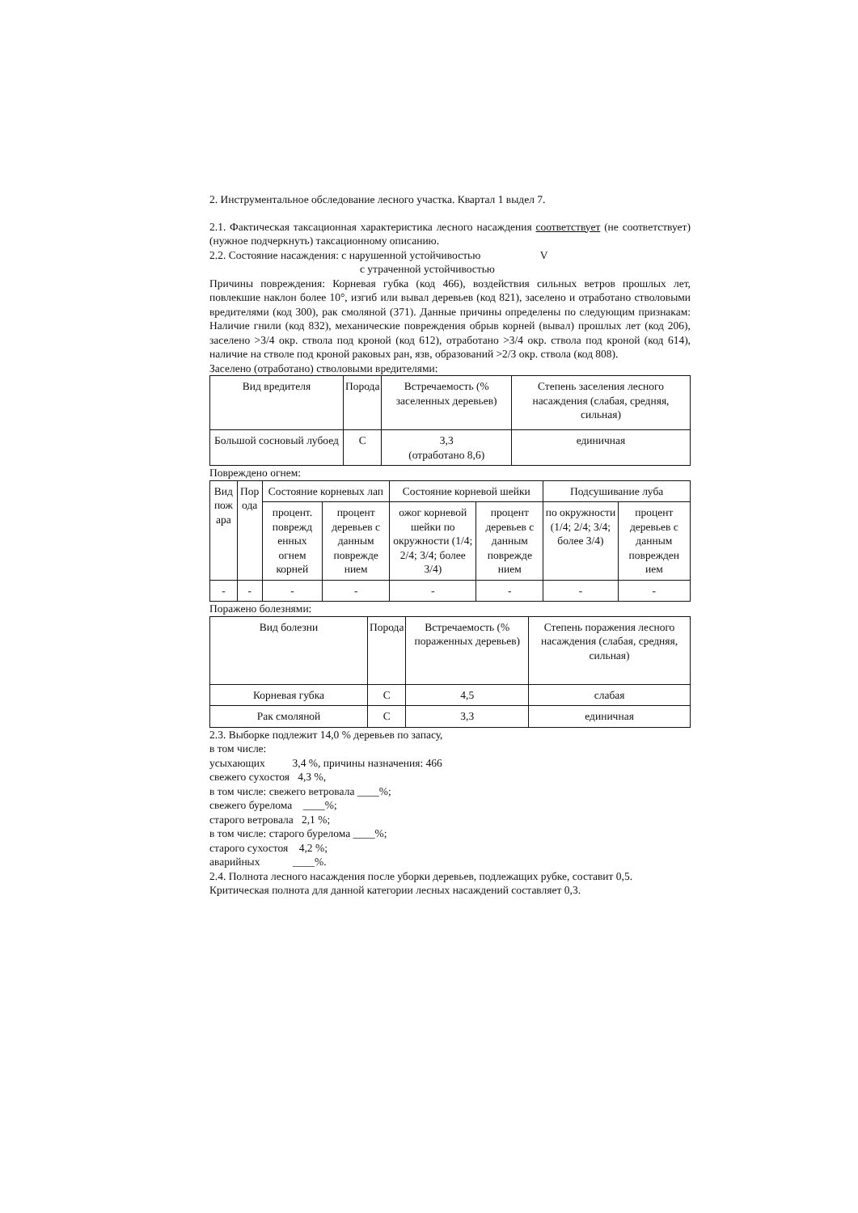2. Инструментальное обследование лесного участка. Квартал 1 выдел 7.
2.1. Фактическая таксационная характеристика лесного насаждения соответствует (не соответствует) (нужное подчеркнуть) таксационному описанию.
2.2. Состояние насаждения: с нарушенной устойчивостью V
с утраченной устойчивостью
Причины повреждения: Корневая губка (код 466), воздействия сильных ветров прошлых лет, повлекшие наклон более 10°, изгиб или вывал деревьев (код 821), заселено и отработано стволовыми вредителями (код 300), рак смоляной (371). Данные причины определены по следующим признакам: Наличие гнили (код 832), механические повреждения обрыв корней (вывал) прошлых лет (код 206), заселено >3/4 окр. ствола под кроной (код 612), отработано >3/4 окр. ствола под кроной (код 614), наличие на стволе под кроной раковых ран, язв, образований >2/3 окр. ствола (код 808).
Заселено (отработано) стволовыми вредителями:
| Вид вредителя | Порода | Встречаемость (% заселенных деревьев) | Степень заселения лесного насаждения (слабая, средняя, сильная) |
| Большой сосновый лубоед | С | 3,3 (отработано 8,6) | единичная |
Повреждено огнем:
| Вид пож ара | Пор ода | Состояние корневых лап | | Состояние корневой шейки | | Подсушивание луба | |
| | | процент. поврежд енных огнем корней | процент деревьев с данным поврежде нием | ожог корневой шейки по окружности (1/4; 2/4; 3/4; более 3/4) | процент деревьев с данным поврежде нием | по окружности (1/4; 2/4; 3/4; более 3/4) | процент деревьев с данным поврежден ием |
| - | - | - | - | - | - | - | - |
Поражено болезнями:
| Вид болезни | Порода | Встречаемость (% пораженных деревьев) | Степень поражения лесного насаждения (слабая, средняя, сильная) |
| Корневая губка | С | 4,5 | слабая |
| Рак смоляной | С | 3,3 | единичная |
2.3. Выборке подлежит 14,0 % деревьев по запасу,
в том числе:
усыхающих 3,4 %, причины назначения: 466
свежего сухостоя 4,3 %,
в том числе: свежего ветровала ____%;
свежего бурелома ____%;
старого ветровала 2,1 %;
в том числе: старого бурелома ____%;
старого сухостоя 4,2 %;
аварийных ____%.
2.4. Полнота лесного насаждения после уборки деревьев, подлежащих рубке, составит 0,5.
Критическая полнота для данной категории лесных насаждений составляет 0,3.